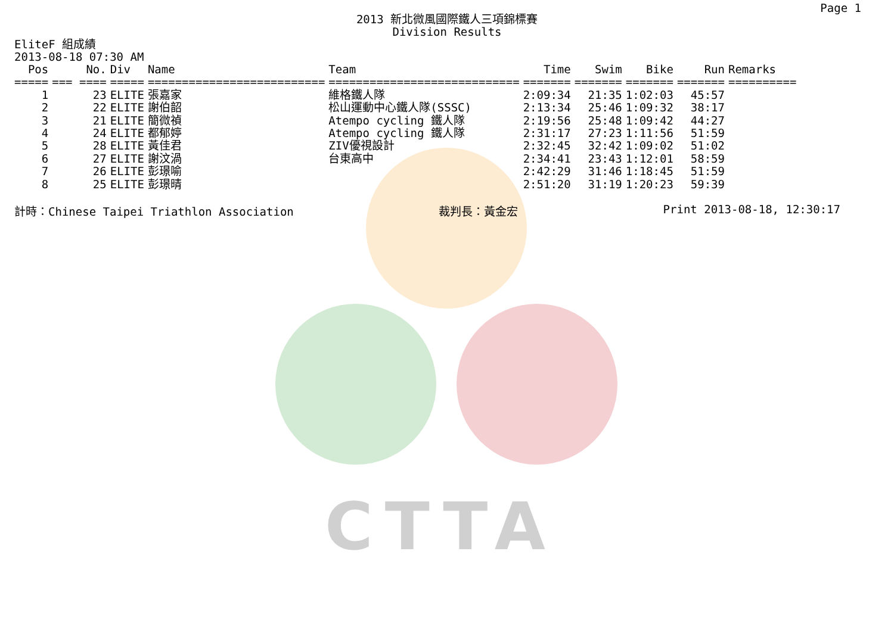CTTA
Page 1
2013 新北微風國際鐵人三項錦標賽
Division Results
EliteF 組成績
2013-08-18 07:30 AM
| Pos | No. | Div | Name | Team | Time | Swim | Bike | Run | Remarks |
| --- | --- | --- | --- | --- | --- | --- | --- | --- | --- |
| ===== | === ==== | ===== | ========================== | ============================ | ======= | ======= | ======= | ======= | ========== |
| 1 | 23 | ELITE | 張嘉家 | 維格鐵人隊 | 2:09:34 | 21:35 | 1:02:03 | 45:57 | |
| 2 | 22 | ELITE | 謝伯韶 | 松山運動中心鐵人隊(SSSC) | 2:13:34 | 25:46 | 1:09:32 | 38:17 | |
| 3 | 21 | ELITE | 簡微禎 | Atempo cycling 鐵人隊 | 2:19:56 | 25:48 | 1:09:42 | 44:27 | |
| 4 | 24 | ELITE | 都郁婷 | Atempo cycling 鐵人隊 | 2:31:17 | 27:23 | 1:11:56 | 51:59 | |
| 5 | 28 | ELITE | 黃佳君 | ZIV優視設計 | 2:32:45 | 32:42 | 1:09:02 | 51:02 | |
| 6 | 27 | ELITE | 謝汶渦 | 台東高中 | 2:34:41 | 23:43 | 1:12:01 | 58:59 | |
| 7 | 26 | ELITE | 彭璟喻 | | 2:42:29 | 31:46 | 1:18:45 | 51:59 | |
| 8 | 25 | ELITE | 彭璟晴 | | 2:51:20 | 31:19 | 1:20:23 | 59:39 | |
計時：Chinese Taipei Triathlon Association 裁判長：黃金宏 Print 2013-08-18, 12:30:17